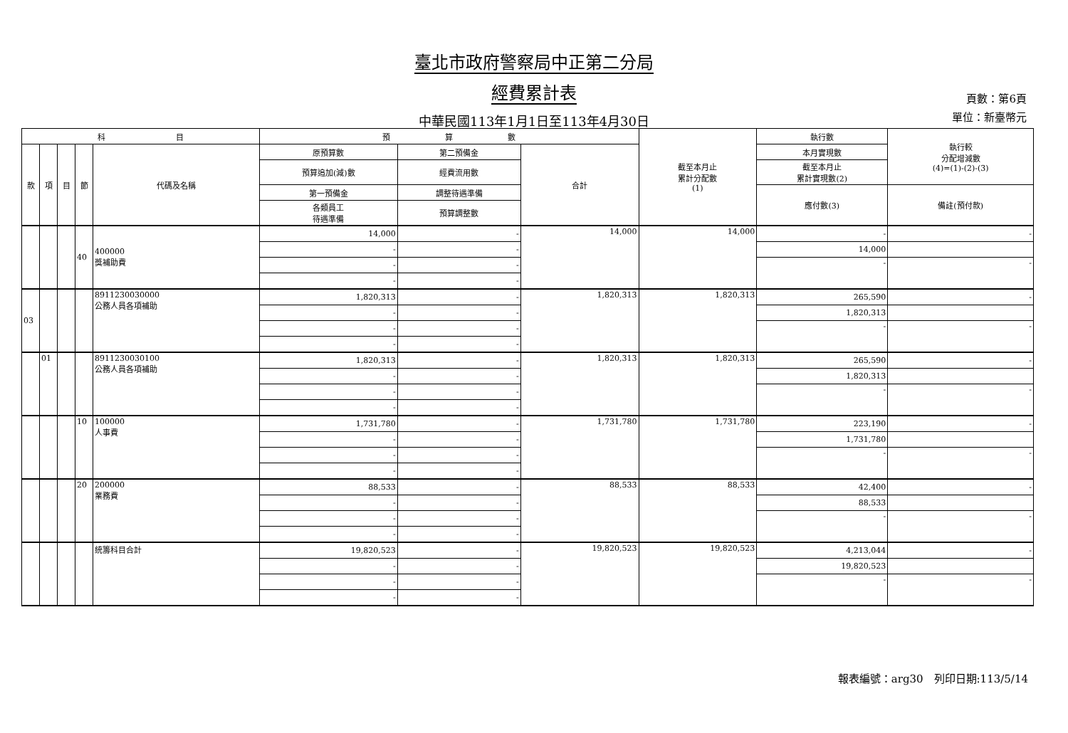臺北市政府警察局中正第二分局
經費累計表
中華民國113年1月1日至113年4月30日
頁數：第6頁
單位：新臺幣元
| 科 目 | | | | | 預 算 數 | | | 截至本月止 累計分配數 (1) | 執行數 | 執行較 分配增減數 (4)=(1)-(2)-(3) |
| --- | --- | --- | --- | --- | --- | --- | --- | --- | --- | --- |
| 款 | 項 | 目 | 節 | 代碼及名稱 | 原預算數 | 第二預備金 | 合計 | | 本月實現數 | |
| | | | | | 預算追加(減)數 | 經費流用數 | | | 截至本月止 累計實現數(2) | |
| | | | | | 第一預備金 | 調整待遇準備 | | | 應付數(3) | 備註(預付款) |
| | | | | | 各類員工 待遇準備 | 預算調整數 | | | | |
| | | | 40 | 400000 獎補助費 | 14,000 | - | 14,000 | 14,000 | - | - |
| | | | | | - | - | | | 14,000 | |
| | | | | | - | - | | | - | - |
| | | | | | - | - | | | | |
| 03 | | | | 8911230030000 公務人員各項補助 | 1,820,313 | - | 1,820,313 | 1,820,313 | 265,590 | - |
| | | | | | - | - | | | 1,820,313 | |
| | | | | | - | - | | | - | - |
| | | | | | - | - | | | | |
| | 01 | | | 8911230030100 公務人員各項補助 | 1,820,313 | - | 1,820,313 | 1,820,313 | 265,590 | - |
| | | | | | - | - | | | 1,820,313 | |
| | | | | | - | - | | | - | - |
| | | | | | - | - | | | | |
| | | | 10 | 100000 人事費 | 1,731,780 | - | 1,731,780 | 1,731,780 | 223,190 | - |
| | | | | | - | - | | | 1,731,780 | |
| | | | | | - | - | | | - | - |
| | | | | | - | - | | | | |
| | | | 20 | 200000 業務費 | 88,533 | - | 88,533 | 88,533 | 42,400 | - |
| | | | | | - | - | | | 88,533 | |
| | | | | | - | - | | | - | - |
| | | | | | - | - | | | | |
| | | | | 統籌科目合計 | 19,820,523 | - | 19,820,523 | 19,820,523 | 4,213,044 | - |
| | | | | | - | - | | | 19,820,523 | |
| | | | | | - | - | | | - | - |
| | | | | | - | - | | | | |
報表編號：arg30　列印日期:113/5/14